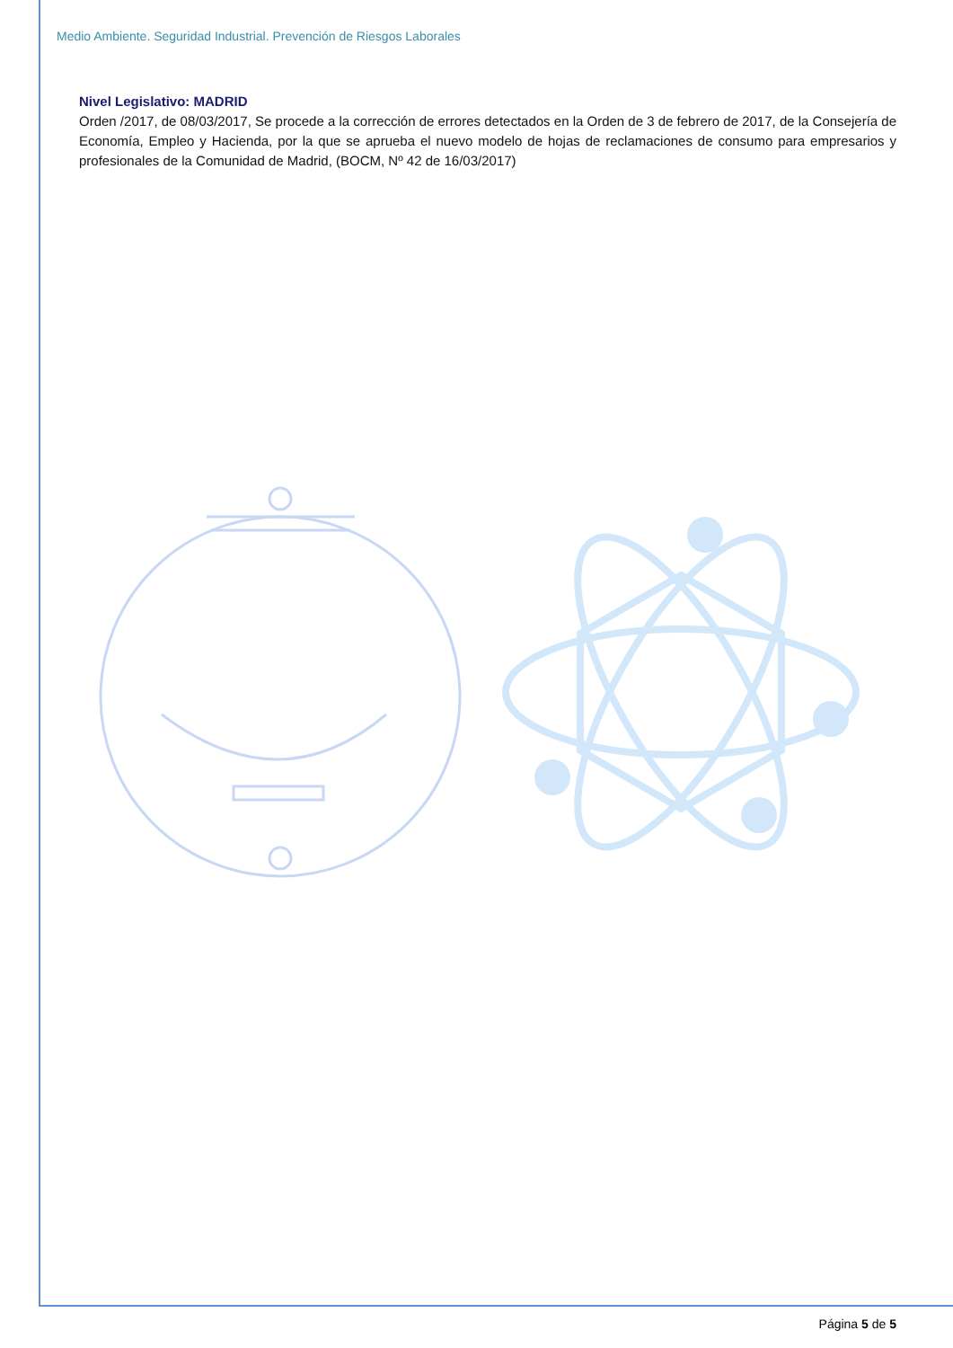Medio Ambiente. Seguridad Industrial. Prevención de Riesgos Laborales
Nivel Legislativo: MADRID
Orden /2017, de 08/03/2017, Se procede a la corrección de errores detectados en la Orden de 3 de febrero de 2017, de la Consejería de Economía, Empleo y Hacienda, por la que se aprueba el nuevo modelo de hojas de reclamaciones de consumo para empresarios y profesionales de la Comunidad de Madrid, (BOCM, Nº 42 de 16/03/2017)
Página 5 de 5